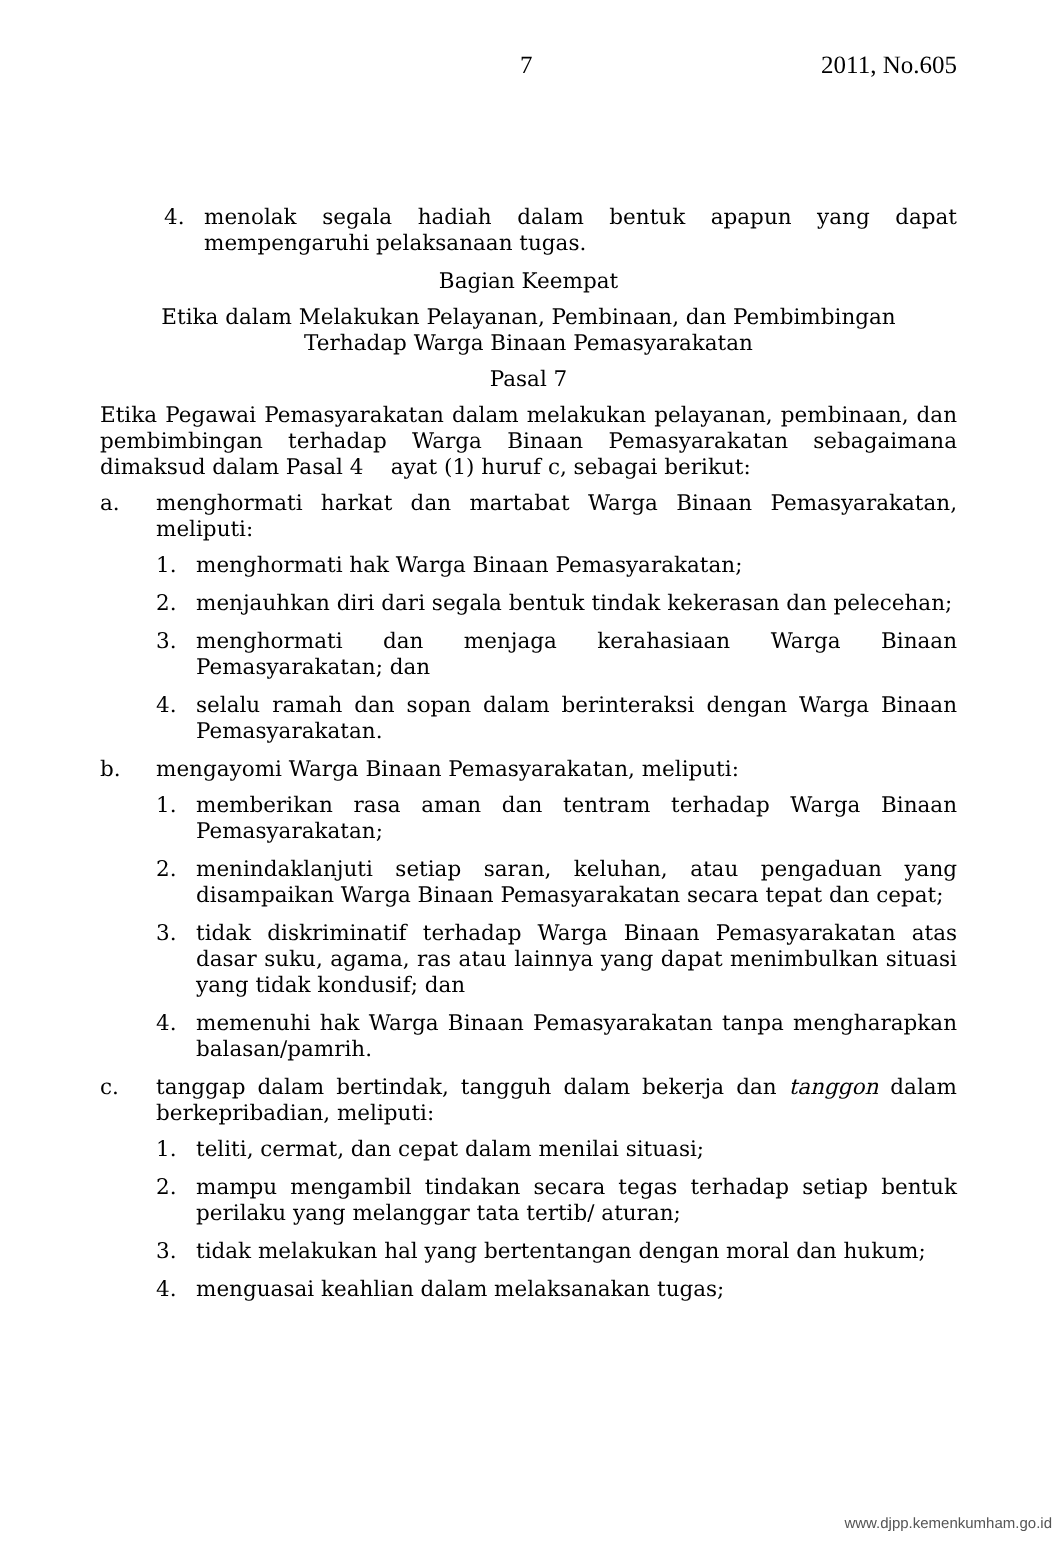7 2011, No.605
4. menolak segala hadiah dalam bentuk apapun yang dapat mempengaruhi pelaksanaan tugas.
Bagian Keempat
Etika dalam Melakukan Pelayanan, Pembinaan, dan Pembimbingan
Terhadap Warga Binaan Pemasyarakatan
Pasal 7
Etika Pegawai Pemasyarakatan dalam melakukan pelayanan, pembinaan, dan pembimbingan terhadap Warga Binaan Pemasyarakatan sebagaimana dimaksud dalam Pasal 4 ayat (1) huruf c, sebagai berikut:
a. menghormati harkat dan martabat Warga Binaan Pemasyarakatan, meliputi:
1. menghormati hak Warga Binaan Pemasyarakatan;
2. menjauhkan diri dari segala bentuk tindak kekerasan dan pelecehan;
3. menghormati dan menjaga kerahasiaan Warga Binaan Pemasyarakatan; dan
4. selalu ramah dan sopan dalam berinteraksi dengan Warga Binaan Pemasyarakatan.
b. mengayomi Warga Binaan Pemasyarakatan, meliputi:
1. memberikan rasa aman dan tentram terhadap Warga Binaan Pemasyarakatan;
2. menindaklanjuti setiap saran, keluhan, atau pengaduan yang disampaikan Warga Binaan Pemasyarakatan secara tepat dan cepat;
3. tidak diskriminatif terhadap Warga Binaan Pemasyarakatan atas dasar suku, agama, ras atau lainnya yang dapat menimbulkan situasi yang tidak kondusif; dan
4. memenuhi hak Warga Binaan Pemasyarakatan tanpa mengharapkan balasan/pamrih.
c. tanggap dalam bertindak, tangguh dalam bekerja dan tanggon dalam berkepribadian, meliputi:
1. teliti, cermat, dan cepat dalam menilai situasi;
2. mampu mengambil tindakan secara tegas terhadap setiap bentuk perilaku yang melanggar tata tertib/ aturan;
3. tidak melakukan hal yang bertentangan dengan moral dan hukum;
4. menguasai keahlian dalam melaksanakan tugas;
www.djpp.kemenkumham.go.id